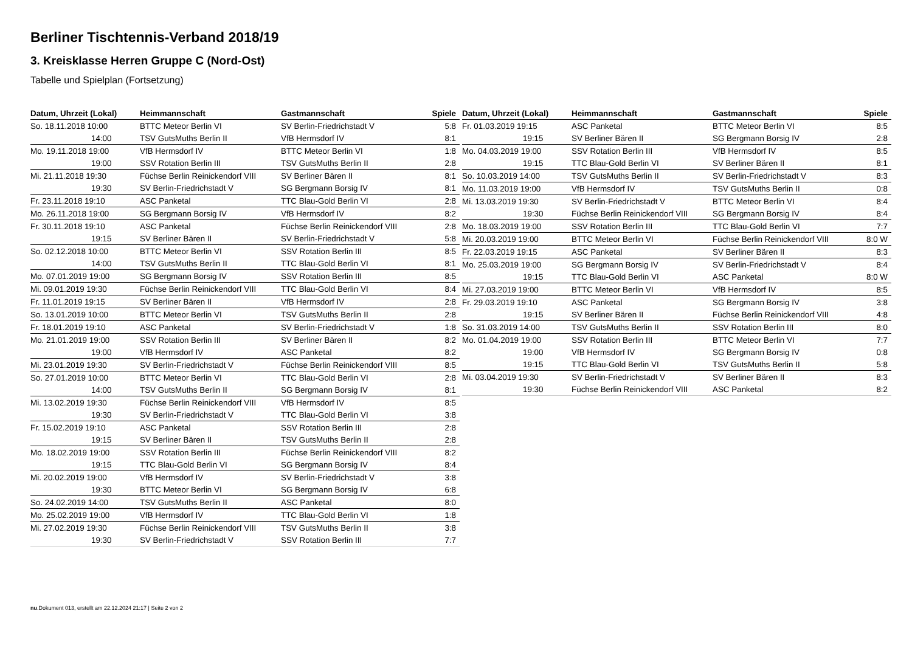Berliner Tischtennis-Verband 2018/19
3. Kreisklasse Herren Gruppe C (Nord-Ost)
Tabelle und Spielplan (Fortsetzung)
| Datum, Uhrzeit (Lokal) | Heimmannschaft | Gastmannschaft | Spiele |
| --- | --- | --- | --- |
| So. 18.11.2018 10:00 | BTTC Meteor Berlin VI | SV Berlin-Friedrichstadt V | 5:8 |
| 14:00 | TSV GutsMuths Berlin II | VfB Hermsdorf IV | 8:1 |
| Mo. 19.11.2018 19:00 | VfB Hermsdorf IV | BTTC Meteor Berlin VI | 1:8 |
| 19:00 | SSV Rotation Berlin III | TSV GutsMuths Berlin II | 2:8 |
| Mi. 21.11.2018 19:30 | Füchse Berlin Reinickendorf VIII | SV Berliner Bären II | 8:1 |
| 19:30 | SV Berlin-Friedrichstadt V | SG Bergmann Borsig IV | 8:1 |
| Fr. 23.11.2018 19:10 | ASC Panketal | TTC Blau-Gold Berlin VI | 2:8 |
| Mo. 26.11.2018 19:00 | SG Bergmann Borsig IV | VfB Hermsdorf IV | 8:2 |
| Fr. 30.11.2018 19:10 | ASC Panketal | Füchse Berlin Reinickendorf VIII | 2:8 |
| 19:15 | SV Berliner Bären II | SV Berlin-Friedrichstadt V | 5:8 |
| So. 02.12.2018 10:00 | BTTC Meteor Berlin VI | SSV Rotation Berlin III | 8:5 |
| 14:00 | TSV GutsMuths Berlin II | TTC Blau-Gold Berlin VI | 8:1 |
| Mo. 07.01.2019 19:00 | SG Bergmann Borsig IV | SSV Rotation Berlin III | 8:5 |
| Mi. 09.01.2019 19:30 | Füchse Berlin Reinickendorf VIII | TTC Blau-Gold Berlin VI | 8:4 |
| Fr. 11.01.2019 19:15 | SV Berliner Bären II | VfB Hermsdorf IV | 2:8 |
| So. 13.01.2019 10:00 | BTTC Meteor Berlin VI | TSV GutsMuths Berlin II | 2:8 |
| Fr. 18.01.2019 19:10 | ASC Panketal | SV Berlin-Friedrichstadt V | 1:8 |
| Mo. 21.01.2019 19:00 | SSV Rotation Berlin III | SV Berliner Bären II | 8:2 |
| 19:00 | VfB Hermsdorf IV | ASC Panketal | 8:2 |
| Mi. 23.01.2019 19:30 | SV Berlin-Friedrichstadt V | Füchse Berlin Reinickendorf VIII | 8:5 |
| So. 27.01.2019 10:00 | BTTC Meteor Berlin VI | TTC Blau-Gold Berlin VI | 2:8 |
| 14:00 | TSV GutsMuths Berlin II | SG Bergmann Borsig IV | 8:1 |
| Mi. 13.02.2019 19:30 | Füchse Berlin Reinickendorf VIII | VfB Hermsdorf IV | 8:5 |
| 19:30 | SV Berlin-Friedrichstadt V | TTC Blau-Gold Berlin VI | 3:8 |
| Fr. 15.02.2019 19:10 | ASC Panketal | SSV Rotation Berlin III | 2:8 |
| 19:15 | SV Berliner Bären II | TSV GutsMuths Berlin II | 2:8 |
| Mo. 18.02.2019 19:00 | SSV Rotation Berlin III | Füchse Berlin Reinickendorf VIII | 8:2 |
| 19:15 | TTC Blau-Gold Berlin VI | SG Bergmann Borsig IV | 8:4 |
| Mi. 20.02.2019 19:00 | VfB Hermsdorf IV | SV Berlin-Friedrichstadt V | 3:8 |
| 19:30 | BTTC Meteor Berlin VI | SG Bergmann Borsig IV | 6:8 |
| So. 24.02.2019 14:00 | TSV GutsMuths Berlin II | ASC Panketal | 8:0 |
| Mo. 25.02.2019 19:00 | VfB Hermsdorf IV | TTC Blau-Gold Berlin VI | 1:8 |
| Mi. 27.02.2019 19:30 | Füchse Berlin Reinickendorf VIII | TSV GutsMuths Berlin II | 3:8 |
| 19:30 | SV Berlin-Friedrichstadt V | SSV Rotation Berlin III | 7:7 |
| Datum, Uhrzeit (Lokal) | Heimmannschaft | Gastmannschaft | Spiele |
| --- | --- | --- | --- |
| Fr. 01.03.2019 19:15 | ASC Panketal | BTTC Meteor Berlin VI | 8:5 |
| 19:15 | SV Berliner Bären II | SG Bergmann Borsig IV | 2:8 |
| Mo. 04.03.2019 19:00 | SSV Rotation Berlin III | VfB Hermsdorf IV | 8:5 |
| 19:15 | TTC Blau-Gold Berlin VI | SV Berliner Bären II | 8:1 |
| So. 10.03.2019 14:00 | TSV GutsMuths Berlin II | SV Berlin-Friedrichstadt V | 8:3 |
| Mo. 11.03.2019 19:00 | VfB Hermsdorf IV | TSV GutsMuths Berlin II | 0:8 |
| Mi. 13.03.2019 19:30 | SV Berlin-Friedrichstadt V | BTTC Meteor Berlin VI | 8:4 |
| 19:30 | Füchse Berlin Reinickendorf VIII | SG Bergmann Borsig IV | 8:4 |
| Mo. 18.03.2019 19:00 | SSV Rotation Berlin III | TTC Blau-Gold Berlin VI | 7:7 |
| Mi. 20.03.2019 19:00 | BTTC Meteor Berlin VI | Füchse Berlin Reinickendorf VIII | 8:0 W |
| Fr. 22.03.2019 19:15 | ASC Panketal | SV Berliner Bären II | 8:3 |
| Mo. 25.03.2019 19:00 | SG Bergmann Borsig IV | SV Berlin-Friedrichstadt V | 8:4 |
| 19:15 | TTC Blau-Gold Berlin VI | ASC Panketal | 8:0 W |
| Mi. 27.03.2019 19:00 | BTTC Meteor Berlin VI | VfB Hermsdorf IV | 8:5 |
| Fr. 29.03.2019 19:10 | ASC Panketal | SG Bergmann Borsig IV | 3:8 |
| 19:15 | SV Berliner Bären II | Füchse Berlin Reinickendorf VIII | 4:8 |
| So. 31.03.2019 14:00 | TSV GutsMuths Berlin II | SSV Rotation Berlin III | 8:0 |
| Mo. 01.04.2019 19:00 | SSV Rotation Berlin III | BTTC Meteor Berlin VI | 7:7 |
| 19:00 | VfB Hermsdorf IV | SG Bergmann Borsig IV | 0:8 |
| 19:15 | TTC Blau-Gold Berlin VI | TSV GutsMuths Berlin II | 5:8 |
| Mi. 03.04.2019 19:30 | SV Berlin-Friedrichstadt V | SV Berliner Bären II | 8:3 |
| 19:30 | Füchse Berlin Reinickendorf VIII | ASC Panketal | 8:2 |
nu.Dokument 013, erstellt am 22.12.2024 21:17 | Seite 2 von 2